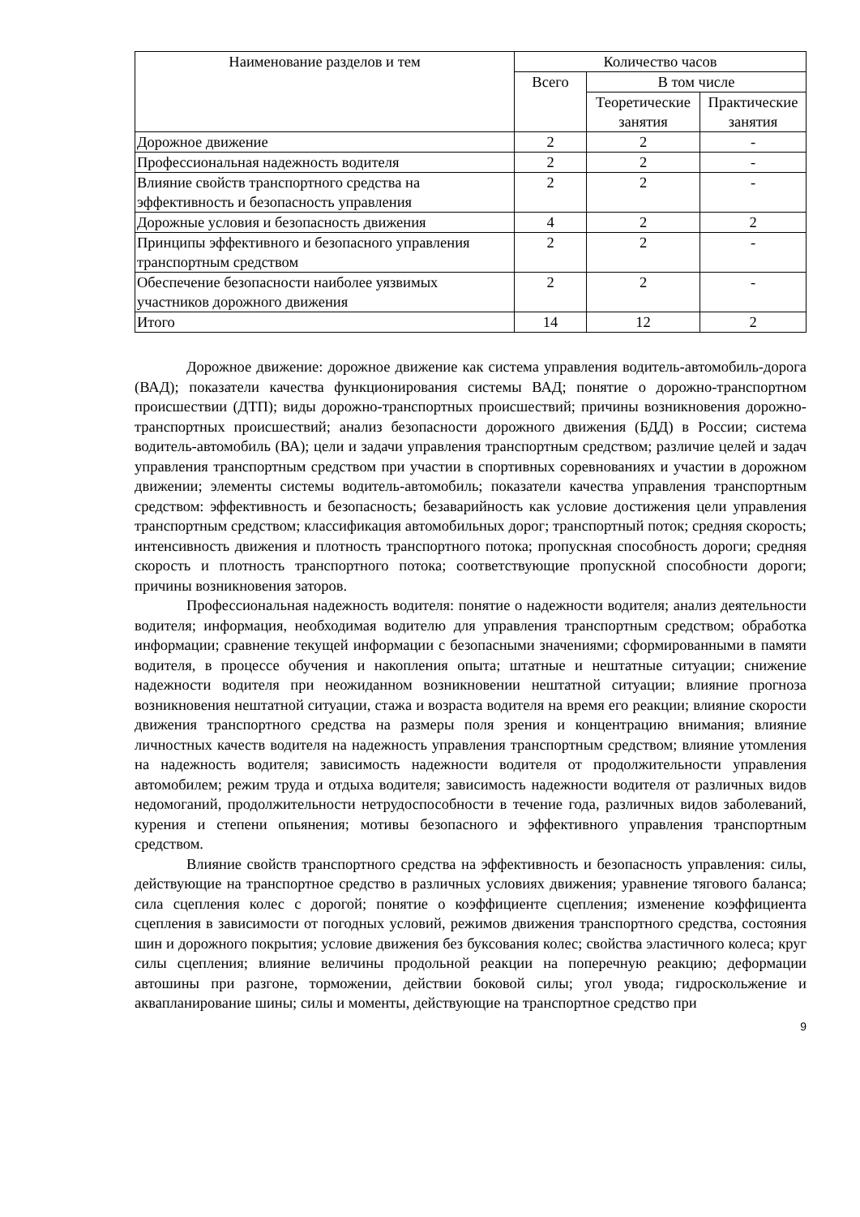| Наименование разделов и тем | Количество часов | | |
| --- | --- | --- | --- |
| | Всего | В том числе | |
| | | Теоретические занятия | Практические занятия |
| Дорожное движение | 2 | 2 | - |
| Профессиональная надежность водителя | 2 | 2 | - |
| Влияние свойств транспортного средства на эффективность и безопасность управления | 2 | 2 | - |
| Дорожные условия и безопасность движения | 4 | 2 | 2 |
| Принципы эффективного и безопасного управления транспортным средством | 2 | 2 | - |
| Обеспечение безопасности наиболее уязвимых участников дорожного движения | 2 | 2 | - |
| Итого | 14 | 12 | 2 |
Дорожное движение: дорожное движение как система управления водитель-автомобиль-дорога (ВАД); показатели качества функционирования системы ВАД; понятие о дорожно-транспортном происшествии (ДТП); виды дорожно-транспортных происшествий; причины возникновения дорожно-транспортных происшествий; анализ безопасности дорожного движения (БДД) в России; система водитель-автомобиль (ВА); цели и задачи управления транспортным средством; различие целей и задач управления транспортным средством при участии в спортивных соревнованиях и участии в дорожном движении; элементы системы водитель-автомобиль; показатели качества управления транспортным средством: эффективность и безопасность; безаварийность как условие достижения цели управления транспортным средством; классификация автомобильных дорог; транспортный поток; средняя скорость; интенсивность движения и плотность транспортного потока; пропускная способность дороги; средняя скорость и плотность транспортного потока; соответствующие пропускной способности дороги; причины возникновения заторов.
Профессиональная надежность водителя: понятие о надежности водителя; анализ деятельности водителя; информация, необходимая водителю для управления транспортным средством; обработка информации; сравнение текущей информации с безопасными значениями; сформированными в памяти водителя, в процессе обучения и накопления опыта; штатные и нештатные ситуации; снижение надежности водителя при неожиданном возникновении нештатной ситуации; влияние прогноза возникновения нештатной ситуации, стажа и возраста водителя на время его реакции; влияние скорости движения транспортного средства на размеры поля зрения и концентрацию внимания; влияние личностных качеств водителя на надежность управления транспортным средством; влияние утомления на надежность водителя; зависимость надежности водителя от продолжительности управления автомобилем; режим труда и отдыха водителя; зависимость надежности водителя от различных видов недомоганий, продолжительности нетрудоспособности в течение года, различных видов заболеваний, курения и степени опьянения; мотивы безопасного и эффективного управления транспортным средством.
Влияние свойств транспортного средства на эффективность и безопасность управления: силы, действующие на транспортное средство в различных условиях движения; уравнение тягового баланса; сила сцепления колес с дорогой; понятие о коэффициенте сцепления; изменение коэффициента сцепления в зависимости от погодных условий, режимов движения транспортного средства, состояния шин и дорожного покрытия; условие движения без буксования колес; свойства эластичного колеса; круг силы сцепления; влияние величины продольной реакции на поперечную реакцию; деформации автошины при разгоне, торможении, действии боковой силы; угол увода; гидроскольжение и аквапланирование шины; силы и моменты, действующие на транспортное средство при
9